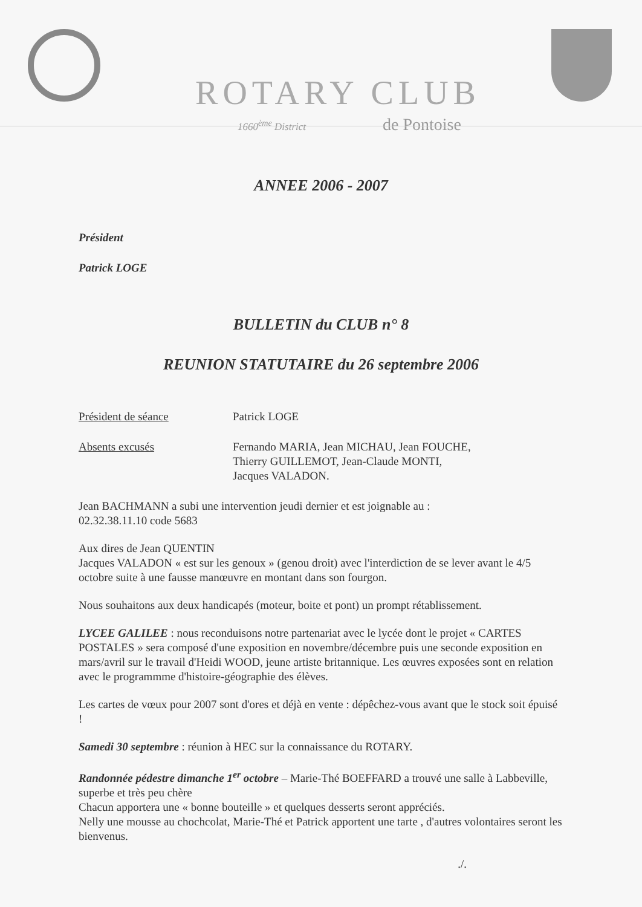ROTARY CLUB
1660<sup>ème</sup> District de Pontoise
ANNEE 2006 - 2007
Président
Patrick LOGE
BULLETIN du CLUB n° 8
REUNION STATUTAIRE du 26 septembre 2006
Président de séance Patrick LOGE
Absents excusés Fernando MARIA, Jean MICHAU, Jean FOUCHE,
Thierry GUILLEMOT, Jean-Claude MONTI,
Jacques VALADON.
Jean BACHMANN a subi une intervention jeudi dernier et est joignable au :
02.32.38.11.10 code 5683
Aux dires de Jean QUENTIN
Jacques VALADON « est sur les genoux » (genou droit) avec l'interdiction de se lever avant le 4/5 octobre suite à une fausse manœuvre en montant dans son fourgon.
Nous souhaitons aux deux handicapés (moteur, boite et pont) un prompt rétablissement.
LYCEE GALILEE : nous reconduisons notre partenariat avec le lycée dont le projet « CARTES POSTALES » sera composé d'une exposition en novembre/décembre puis une seconde exposition en mars/avril sur le travail d'Heidi WOOD, jeune artiste britannique. Les œuvres exposées sont en relation avec le programmme d'histoire-géographie des élèves.
Les cartes de vœux pour 2007 sont d'ores et déjà en vente : dépêchez-vous avant que le stock soit épuisé !
Samedi 30 septembre : réunion à HEC sur la connaissance du ROTARY.
Randonnée pédestre dimanche 1<sup>er</sup> octobre – Marie-Thé BOEFFARD a trouvé une salle à Labbeville, superbe et très peu chère
Chacun apportera une « bonne bouteille » et quelques desserts seront appréciés.
Nelly une mousse au chochcolat, Marie-Thé et Patrick apportent une tarte , d'autres volontaires seront les bienvenus.
./.